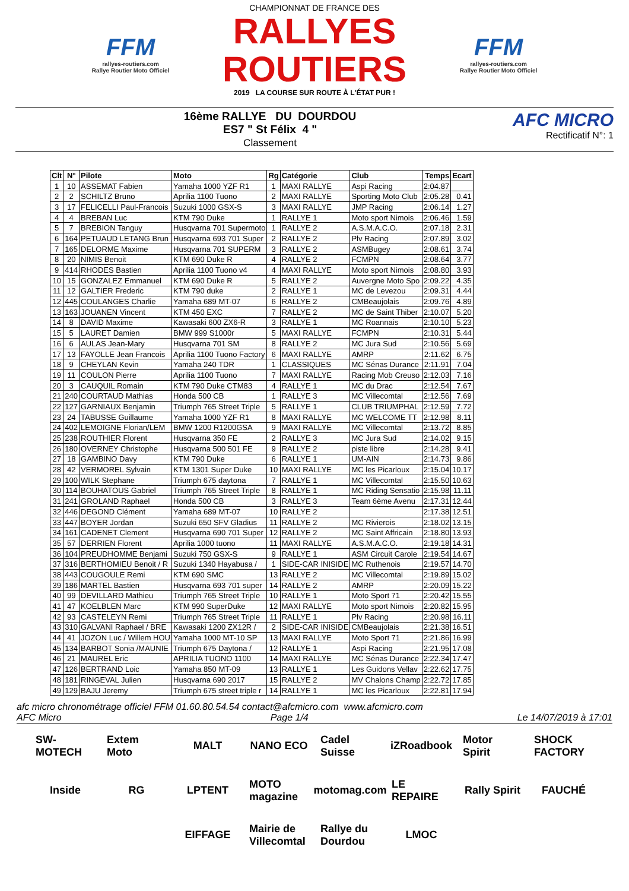FFM
rallyes-routiers.com
Rallye Routier Moto Officiel
CHAMPIONNAT DE FRANCE DES
RALLYES ROUTIERS
2019 LA COURSE SUR ROUTE À L'ÉTAT PUR !
FFM
rallyes-routiers.com
Rallye Routier Moto Officiel
16ème RALLYE DU DOURDOU
ES7 " St Félix 4 "
Classement
AFC MICRO
Rectificatif N°: 1
| Clt | N° | Pilote | Moto | Rg | Catégorie | Club | Temps | Ecart |
| --- | --- | --- | --- | --- | --- | --- | --- | --- |
| 1 | 10 | ASSEMAT Fabien | Yamaha 1000 YZF R1 | 1 | MAXI RALLYE | Aspi Racing | 2:04.87 | |
| 2 | 2 | SCHILTZ Bruno | Aprilia 1100 Tuono | 2 | MAXI RALLYE | Sporting Moto Club | 2:05.28 | 0.41 |
| 3 | 17 | FELICELLI Paul-Francois | Suzuki 1000 GSX-S | 3 | MAXI RALLYE | JMP Racing | 2:06.14 | 1.27 |
| 4 | 4 | BREBAN Luc | KTM 790 Duke | 1 | RALLYE 1 | Moto sport Nimois | 2:06.46 | 1.59 |
| 5 | 7 | BREBION Tanguy | Husqvarna 701 Supermoto | 1 | RALLYE 2 | A.S.M.A.C.O. | 2:07.18 | 2.31 |
| 6 | 164 | PETUAUD LETANG Brun | Husqvarna 693 701 Super | 2 | RALLYE 2 | Plv Racing | 2:07.89 | 3.02 |
| 7 | 165 | DELORME Maxime | Husqvarna 701 SUPERM | 3 | RALLYE 2 | ASMBugey | 2:08.61 | 3.74 |
| 8 | 20 | NIMIS Benoit | KTM 690 Duke R | 4 | RALLYE 2 | FCMPN | 2:08.64 | 3.77 |
| 9 | 414 | RHODES Bastien | Aprilia 1100 Tuono v4 | 4 | MAXI RALLYE | Moto sport Nimois | 2:08.80 | 3.93 |
| 10 | 15 | GONZALEZ Emmanuel | KTM 690 Duke R | 5 | RALLYE 2 | Auvergne Moto Spo | 2:09.22 | 4.35 |
| 11 | 12 | GALTIER Frederic | KTM 790 duke | 2 | RALLYE 1 | MC de Levezou | 2:09.31 | 4.44 |
| 12 | 445 | COULANGES Charlie | Yamaha 689 MT-07 | 6 | RALLYE 2 | CMBeaujolais | 2:09.76 | 4.89 |
| 13 | 163 | JOUANEN Vincent | KTM 450 EXC | 7 | RALLYE 2 | MC de Saint Thiber | 2:10.07 | 5.20 |
| 14 | 8 | DAVID Maxime | Kawasaki 600 ZX6-R | 3 | RALLYE 1 | MC Roannais | 2:10.10 | 5.23 |
| 15 | 5 | LAURET Damien | BMW 999 S1000r | 5 | MAXI RALLYE | FCMPN | 2:10.31 | 5.44 |
| 16 | 6 | AULAS Jean-Mary | Husqvarna 701 SM | 8 | RALLYE 2 | MC Jura Sud | 2:10.56 | 5.69 |
| 17 | 13 | FAYOLLE Jean Francois | Aprilia 1100 Tuono Factory | 6 | MAXI RALLYE | AMRP | 2:11.62 | 6.75 |
| 18 | 9 | CHEYLAN Kevin | Yamaha 240 TDR | 1 | CLASSIQUES | MC Sénas Durance | 2:11.91 | 7.04 |
| 19 | 11 | COULON Pierre | Aprilia 1100 Tuono | 7 | MAXI RALLYE | Racing Mob Creuso | 2:12.03 | 7.16 |
| 20 | 3 | CAUQUIL Romain | KTM 790 Duke CTM83 | 4 | RALLYE 1 | MC du Drac | 2:12.54 | 7.67 |
| 21 | 240 | COURTAUD Mathias | Honda 500 CB | 1 | RALLYE 3 | MC Villecomtal | 2:12.56 | 7.69 |
| 22 | 127 | GARNIAUX Benjamin | Triumph 765 Street Triple | 5 | RALLYE 1 | CLUB TRIUMPHAL | 2:12.59 | 7.72 |
| 23 | 24 | TABUSSE Guillaume | Yamaha 1000 YZF R1 | 8 | MAXI RALLYE | MC WELCOME TT | 2:12.98 | 8.11 |
| 24 | 402 | LEMOIGNE Florian/LEM | BMW 1200 R1200GSA | 9 | MAXI RALLYE | MC Villecomtal | 2:13.72 | 8.85 |
| 25 | 238 | ROUTHIER Florent | Husqvarna 350 FE | 2 | RALLYE 3 | MC Jura Sud | 2:14.02 | 9.15 |
| 26 | 180 | OVERNEY Christophe | Husqvarna 500 501 FE | 9 | RALLYE 2 | piste libre | 2:14.28 | 9.41 |
| 27 | 18 | GAMBINO Davy | KTM 790 Duke | 6 | RALLYE 1 | UM-AIN | 2:14.73 | 9.86 |
| 28 | 42 | VERMOREL Sylvain | KTM 1301 Super Duke | 10 | MAXI RALLYE | MC les Picarloux | 2:15.04 | 10.17 |
| 29 | 100 | WILK Stephane | Triumph 675 daytona | 7 | RALLYE 1 | MC Villecomtal | 2:15.50 | 10.63 |
| 30 | 114 | BOUHATOUS Gabriel | Triumph 765 Street Triple | 8 | RALLYE 1 | MC Riding Sensatio | 2:15.98 | 11.11 |
| 31 | 241 | GROLAND Raphael | Honda 500 CB | 3 | RALLYE 3 | Team 6ème Avenu | 2:17.31 | 12.44 |
| 32 | 446 | DEGOND Clément | Yamaha 689 MT-07 | 10 | RALLYE 2 | | 2:17.38 | 12.51 |
| 33 | 447 | BOYER Jordan | Suzuki 650 SFV Gladius | 11 | RALLYE 2 | MC Rivierois | 2:18.02 | 13.15 |
| 34 | 161 | CADENET Clement | Husqvarna 690 701 Super | 12 | RALLYE 2 | MC Saint Affricain | 2:18.80 | 13.93 |
| 35 | 57 | DERRIEN Florent | Aprilia 1000 tuono | 11 | MAXI RALLYE | A.S.M.A.C.O. | 2:19.18 | 14.31 |
| 36 | 104 | PREUDHOMME Benjami | Suzuki 750 GSX-S | 9 | RALLYE 1 | ASM Circuit Carole | 2:19.54 | 14.67 |
| 37 | 316 | BERTHOMIEU Benoit / R | Suzuki 1340 Hayabusa / | 1 | SIDE-CAR INISIDE | MC Ruthenois | 2:19.57 | 14.70 |
| 38 | 443 | COUGOULE Remi | KTM 690 SMC | 13 | RALLYE 2 | MC Villecomtal | 2:19.89 | 15.02 |
| 39 | 186 | MARTEL Bastien | Husqvarna 693 701 super | 14 | RALLYE 2 | AMRP | 2:20.09 | 15.22 |
| 40 | 99 | DEVILLARD Mathieu | Triumph 765 Street Triple | 10 | RALLYE 1 | Moto Sport 71 | 2:20.42 | 15.55 |
| 41 | 47 | KOELBLEN Marc | KTM 990 SuperDuke | 12 | MAXI RALLYE | Moto sport Nimois | 2:20.82 | 15.95 |
| 42 | 93 | CASTELEYN Remi | Triumph 765 Street Triple | 11 | RALLYE 1 | Plv Racing | 2:20.98 | 16.11 |
| 43 | 310 | GALVANI Raphael / BRE | Kawasaki 1200 ZX12R / | 2 | SIDE-CAR INISIDE | CMBeaujolais | 2:21.38 | 16.51 |
| 44 | 41 | JOZON Luc / Willem HOU | Yamaha 1000 MT-10 SP | 13 | MAXI RALLYE | Moto Sport 71 | 2:21.86 | 16.99 |
| 45 | 134 | BARBOT Sonia /MAUNIE | Triumph 675 Daytona / | 12 | RALLYE 1 | Aspi Racing | 2:21.95 | 17.08 |
| 46 | 21 | MAUREL Eric | APRILIA TUONO 1100 | 14 | MAXI RALLYE | MC Sénas Durance | 2:22.34 | 17.47 |
| 47 | 126 | BERTRAND Loic | Yamaha 850 MT-09 | 13 | RALLYE 1 | Les Guidons Vellav | 2:22.62 | 17.75 |
| 48 | 181 | RINGEVAL Julien | Husqvarna 690 2017 | 15 | RALLYE 2 | MV Chalons Champ | 2:22.72 | 17.85 |
| 49 | 129 | BAJU Jeremy | Triumph 675 street triple r | 14 | RALLYE 1 | MC les Picarloux | 2:22.81 | 17.94 |
afc micro chronométrage officiel FFM 01.60.80.54.54 contact@afcmicro.com www.afcmicro.com
AFC Micro Page 1/4 Le 14/07/2019 à 17:01
SW-MOTECH Extem Moto MALT NANO ECO Cadel Suisse iZRoadbook Motor Spirit SHOCK FACTORY Inside RG LPTENT MOTO magazine motomag.com LE REPAIRE Rally Spirit FAUCHÉ EIFFAGE Mairie de Villecomtal Rallye du Dourdou LMOC